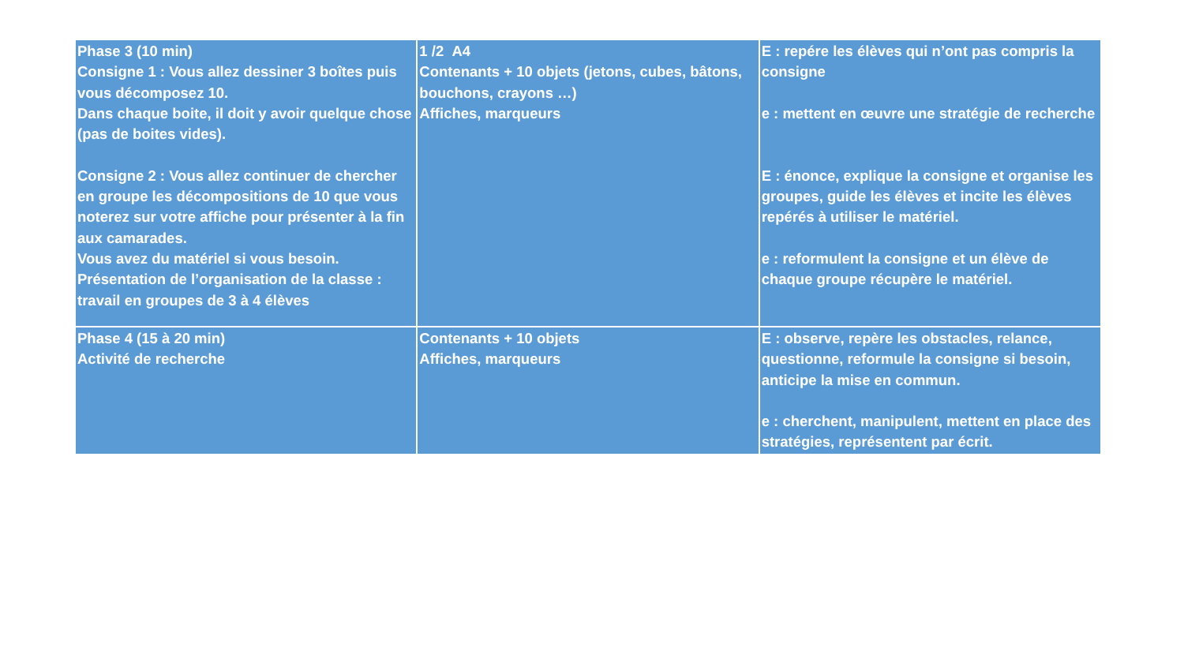| Phase 3 (10 min) Consigne 1 : Vous allez dessiner 3 boîtes puis vous décomposez 10. Dans chaque boite, il doit y avoir quelque chose (pas de boites vides). Consigne 2 : Vous allez continuer de chercher en groupe les décompositions de 10 que vous noterez sur votre affiche pour présenter à la fin aux camarades. Vous avez du matériel si vous besoin. Présentation de l’organisation de la classe : travail en groupes de 3 à 4 élèves | 1 /2 A4 Contenants + 10 objets (jetons, cubes, bâtons, bouchons, crayons …) Affiches, marqueurs | E : repére les élèves qui n’ont pas compris la consigne e : mettent en œuvre une stratégie de recherche E : énonce, explique la consigne et organise les groupes, guide les élèves et incite les élèves repérés à utiliser le matériel. e : reformulent la consigne et un élève de chaque groupe récupère le matériel. |
| Phase 4 (15 à 20 min) Activité de recherche | Contenants + 10 objets Affiches, marqueurs | E : observe, repère les obstacles, relance, questionne, reformule la consigne si besoin, anticipe la mise en commun. e : cherchent, manipulent, mettent en place des stratégies, représentent par écrit. |